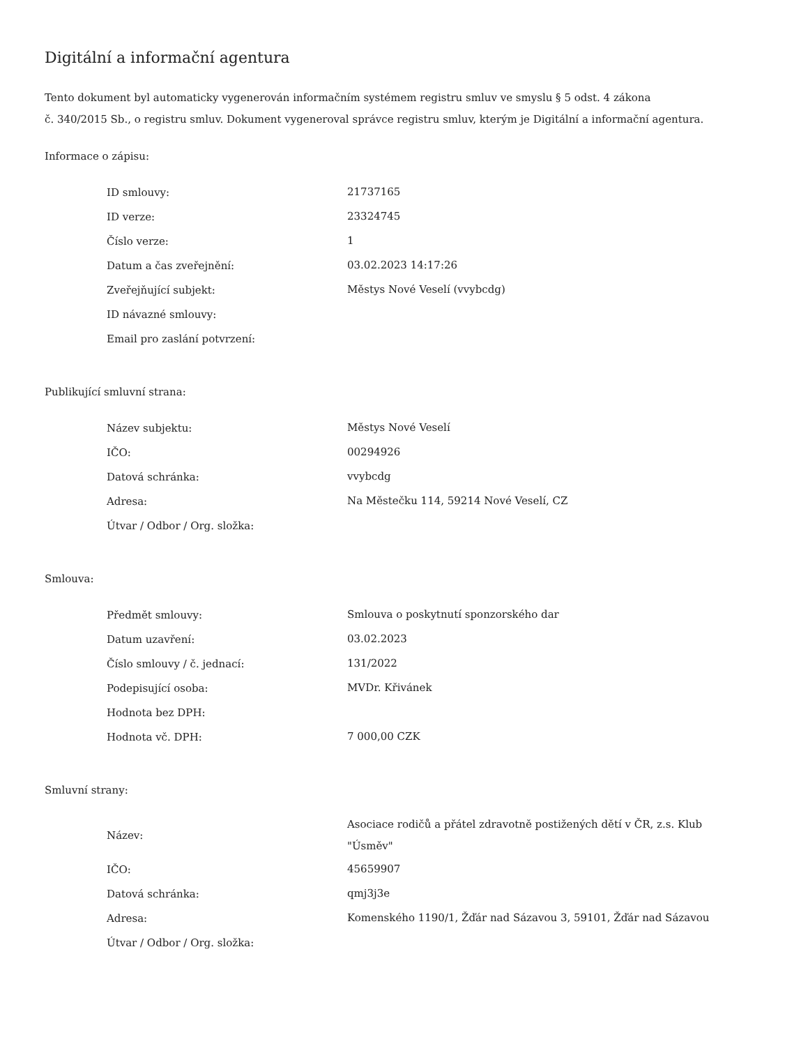Digitální a informační agentura
Tento dokument byl automaticky vygenerován informačním systémem registru smluv ve smyslu § 5 odst. 4 zákona
č. 340/2015 Sb., o registru smluv. Dokument vygeneroval správce registru smluv, kterým je Digitální a informační agentura.
Informace o zápisu:
| ID smlouvy: | 21737165 |
| ID verze: | 23324745 |
| Číslo verze: | 1 |
| Datum a čas zveřejnění: | 03.02.2023 14:17:26 |
| Zveřejňující subjekt: | Městys Nové Veselí (vvybcdg) |
| ID návazné smlouvy: | |
| Email pro zaslání potvrzení: | |
Publikující smluvní strana:
| Název subjektu: | Městys Nové Veselí |
| IČO: | 00294926 |
| Datová schránka: | vvybcdg |
| Adresa: | Na Městečku 114, 59214 Nové Veselí, CZ |
| Útvar / Odbor / Org. složka: | |
Smlouva:
| Předmět smlouvy: | Smlouva o poskytnutí sponzorského dar |
| Datum uzavření: | 03.02.2023 |
| Číslo smlouvy / č. jednací: | 131/2022 |
| Podepisující osoba: | MVDr. Křivánek |
| Hodnota bez DPH: | |
| Hodnota vč. DPH: | 7 000,00 CZK |
Smluvní strany:
| Název: | Asociace rodičů a přátel zdravotně postižených dětí v ČR, z.s. Klub "Úsměv" |
| IČO: | 45659907 |
| Datová schránka: | qmj3j3e |
| Adresa: | Komenského 1190/1, Žďár nad Sázavou 3, 59101, Žďár nad Sázavou |
| Útvar / Odbor / Org. složka: | |